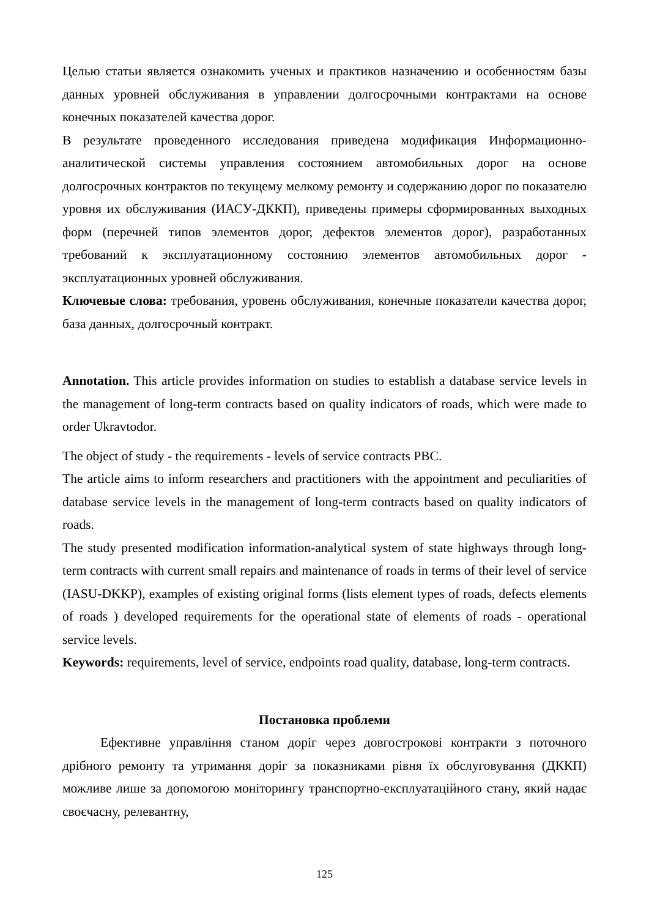Целью статьи является ознакомить ученых и практиков назначению и особенностям базы данных уровней обслуживания в управлении долгосрочными контрактами на основе конечных показателей качества дорог.
В результате проведенного исследования приведена модификация Информационно-аналитической системы управления состоянием автомобильных дорог на основе долгосрочных контрактов по текущему мелкому ремонту и содержанию дорог по показателю уровня их обслуживания (ИАСУ-ДККП), приведены примеры сформированных выходных форм (перечней типов элементов дорог, дефектов элементов дорог), разработанных требований к эксплуатационному состоянию элементов автомобильных дорог - эксплуатационных уровней обслуживания.
Ключевые слова: требования, уровень обслуживания, конечные показатели качества дорог, база данных, долгосрочный контракт.
Annotation. This article provides information on studies to establish a database service levels in the management of long-term contracts based on quality indicators of roads, which were made to order Ukravtodor.
The object of study - the requirements - levels of service contracts PBC.
The article aims to inform researchers and practitioners with the appointment and peculiarities of database service levels in the management of long-term contracts based on quality indicators of roads.
The study presented modification information-analytical system of state highways through long-term contracts with current small repairs and maintenance of roads in terms of their level of service (IASU-DKKP), examples of existing original forms (lists element types of roads, defects elements of roads ) developed requirements for the operational state of elements of roads - operational service levels.
Keywords: requirements, level of service, endpoints road quality, database, long-term contracts.
Постановка проблеми
Ефективне управління станом доріг через довгострокові контракти з поточного дрібного ремонту та утримання доріг за показниками рівня їх обслуговування (ДККП) можливе лише за допомогою моніторингу транспортно-експлуатаційного стану, який надає своєчасну, релевантну,
125